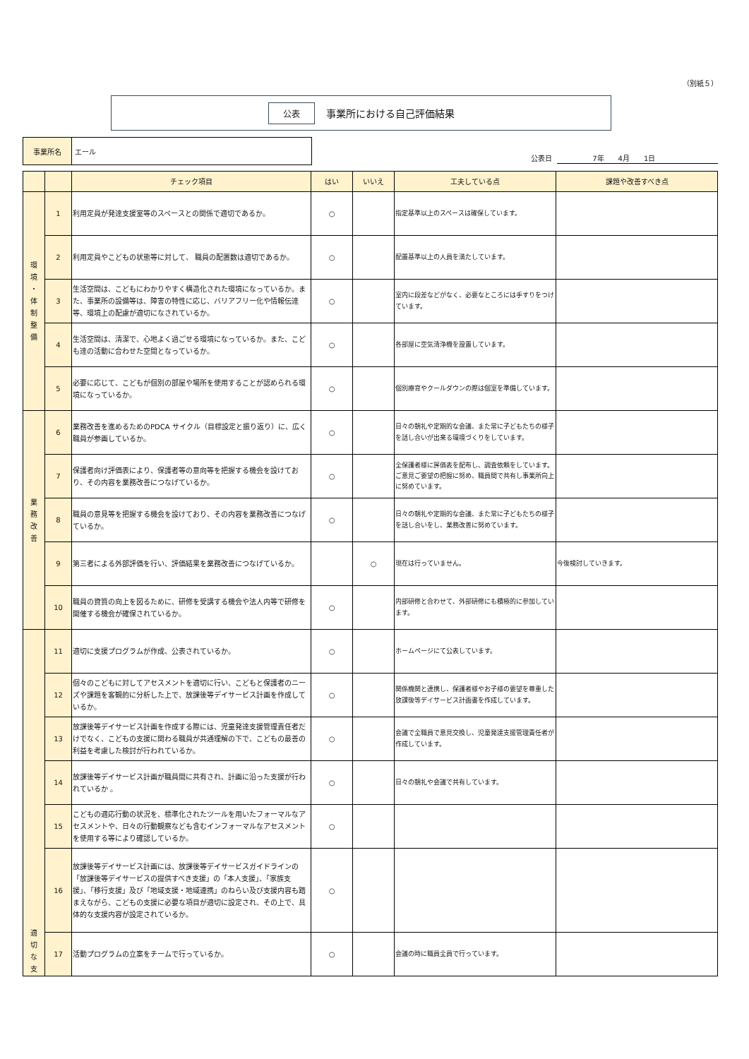（別紙５）
公表 事業所における自己評価結果
事業所名 エール
公表日 　　　　　7年　　4月　　1日
| | | チェック項目 | はい | いいえ | 工夫している点 | 課題や改善すべき点 |
| --- | --- | --- | --- | --- | --- | --- |
| 環 境 ・ 体 制 整 備 | 1 | 利用定員が発達支援室等のスペースとの関係で適切であるか。 | ○ | | 指定基準以上のスペースは確保しています。 | |
| | 2 | 利用定員やこどもの状態等に対して、 職員の配置数は適切であるか。 | ○ | | 配置基準以上の人員を満たしています。 | |
| | 3 | 生活空間は、こどもにわかりやすく構造化された環境になっているか。また、事業所の設備等は、障害の特性に応じ、バリアフリー化や情報伝達等、環境上の配慮が適切になされているか。 | ○ | | 室内に段差などがなく、必要なところには手すりをつけています。 | |
| | 4 | 生活空間は、清潔で、心地よく過ごせる環境になっているか。また、こども達の活動に合わせた空間となっているか。 | ○ | | 各部屋に空気清浄機を設置しています。 | |
| | 5 | 必要に応じて、こどもが個別の部屋や場所を使用することが認められる環境になっているか。 | ○ | | 個別療育やクールダウンの際は個室を準備しています。 | |
| 業 務 改 善 | 6 | 業務改善を進めるためのPDCA サイクル（目標設定と振り返り）に、広く職員が参画しているか。 | ○ | | 日々の朝礼や定期的な会議、また常に子どもたちの様子を話し合いが出来る環境づくりをしています。 | |
| | 7 | 保護者向け評価表により、保護者等の意向等を把握する機会を設けており、その内容を業務改善につなげているか。 | ○ | | 全保護者様に評価表を配布し、調査依頼をしています。ご意見ご要望の把握に努め、職員間で共有し事業所向上に努めています。 | |
| | 8 | 職員の意見等を把握する機会を設けており、その内容を業務改善につなげているか。 | ○ | | 日々の朝礼や定期的な会議、また常に子どもたちの様子を話し合いをし、業務改善に努めています。 | |
| | 9 | 第三者による外部評価を行い、評価結果を業務改善につなげているか。 | | ○ | 現在は行っていません。 | 今後検討していきます。 |
| | 10 | 職員の資質の向上を図るために、研修を受講する機会や法人内等で研修を開催する機会が確保されているか。 | ○ | | 内部研修と合わせて、外部研修にも積極的に参加しています。 | |
| 適 切 な 支 | 11 | 適切に支援プログラムが作成、公表されているか。 | ○ | | ホームページにて公表しています。 | |
| | 12 | 個々のこどもに対してアセスメントを適切に行い、こどもと保護者のニーズや課題を客観的に分析した上で、放課後等デイサービス計画を作成しているか。 | ○ | | 関係機関と連携し、保護者様やお子様の要望を尊重した放課後等デイサービス計画書を作成しています。 | |
| | 13 | 放課後等デイサービス計画を作成する際には、児童発達支援管理責任者だけでなく、こどもの支援に関わる職員が共通理解の下で、こどもの最善の利益を考慮した検討が行われているか。 | ○ | | 会議で全職員で意見交換し、児童発達支援管理責任者が作成しています。 | |
| | 14 | 放課後等デイサービス計画が職員間に共有され、計画に沿った支援が行われているか 。 | ○ | | 日々の朝礼や会議で共有しています。 | |
| | 15 | こどもの適応行動の状況を、標準化されたツールを用いたフォーマルなアセスメントや、日々の行動観察なども含むインフォーマルなアセスメントを使用する等により確認しているか。 | ○ | | | |
| | 16 | 放課後等デイサービス計画には、放課後等デイサービスガイドラインの「放課後等デイサービスの提供すべき支援」の「本人支援」、「家族支援」、「移行支援」及び「地域支援・地域連携」のねらい及び支援内容も踏まえながら、こどもの支援に必要な項目が適切に設定され、その上で、具体的な支援内容が設定されているか。 | ○ | | | |
| | 17 | 活動プログラムの立案をチームで行っているか。 | ○ | | 会議の時に職員全員で行っています。 | |